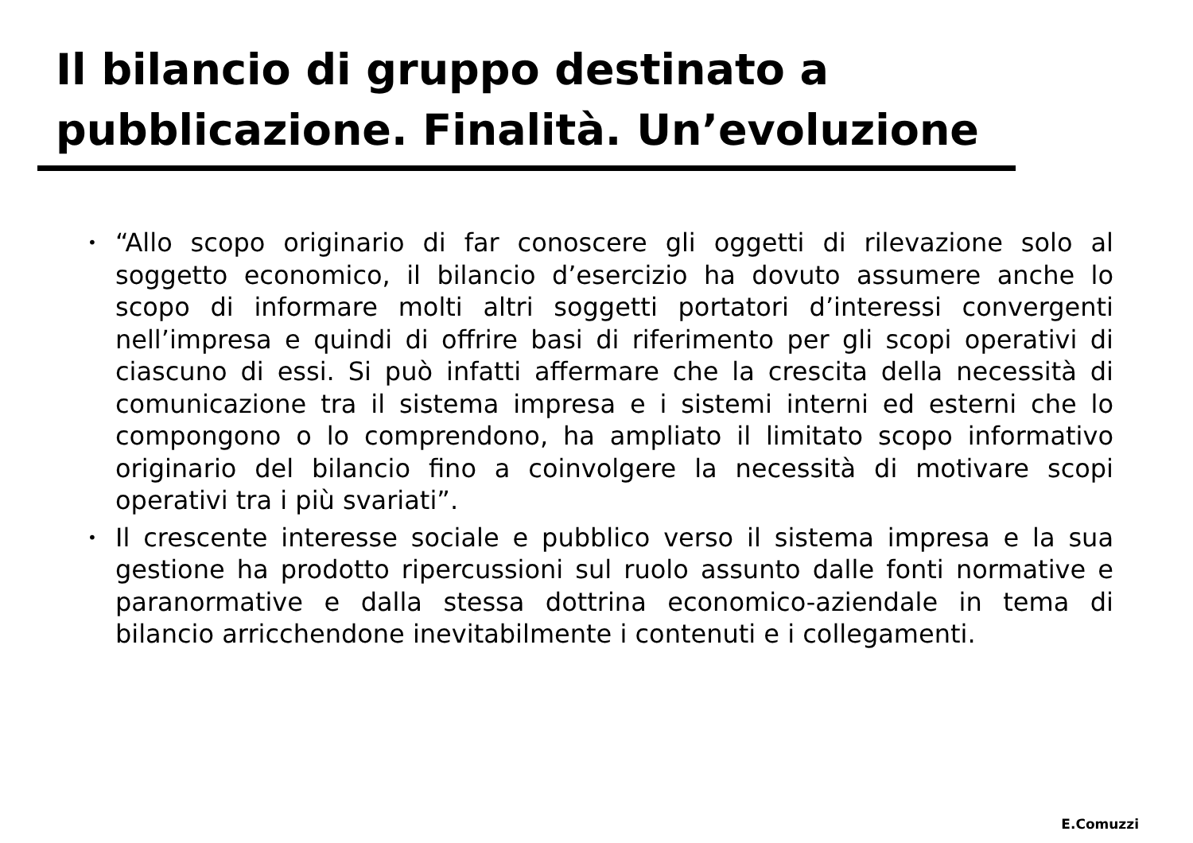Il bilancio di gruppo destinato a
pubblicazione. Finalità. Un’evoluzione
• “Allo scopo originario di far conoscere gli oggetti di rilevazione solo al soggetto economico, il bilancio d’esercizio ha dovuto assumere anche lo scopo di informare molti altri soggetti portatori d’interessi convergenti nell’impresa e quindi di offrire basi di riferimento per gli scopi operativi di ciascuno di essi. Si può infatti affermare che la crescita della necessità di comunicazione tra il sistema impresa e i sistemi interni ed esterni che lo compongono o lo comprendono, ha ampliato il limitato scopo informativo originario del bilancio fino a coinvolgere la necessità di motivare scopi operativi tra i più svariati”.
• Il crescente interesse sociale e pubblico verso il sistema impresa e la sua gestione ha prodotto ripercussioni sul ruolo assunto dalle fonti normative e paranormative e dalla stessa dottrina economico-aziendale in tema di bilancio arricchendone inevitabilmente i contenuti e i collegamenti.
E.Comuzzi